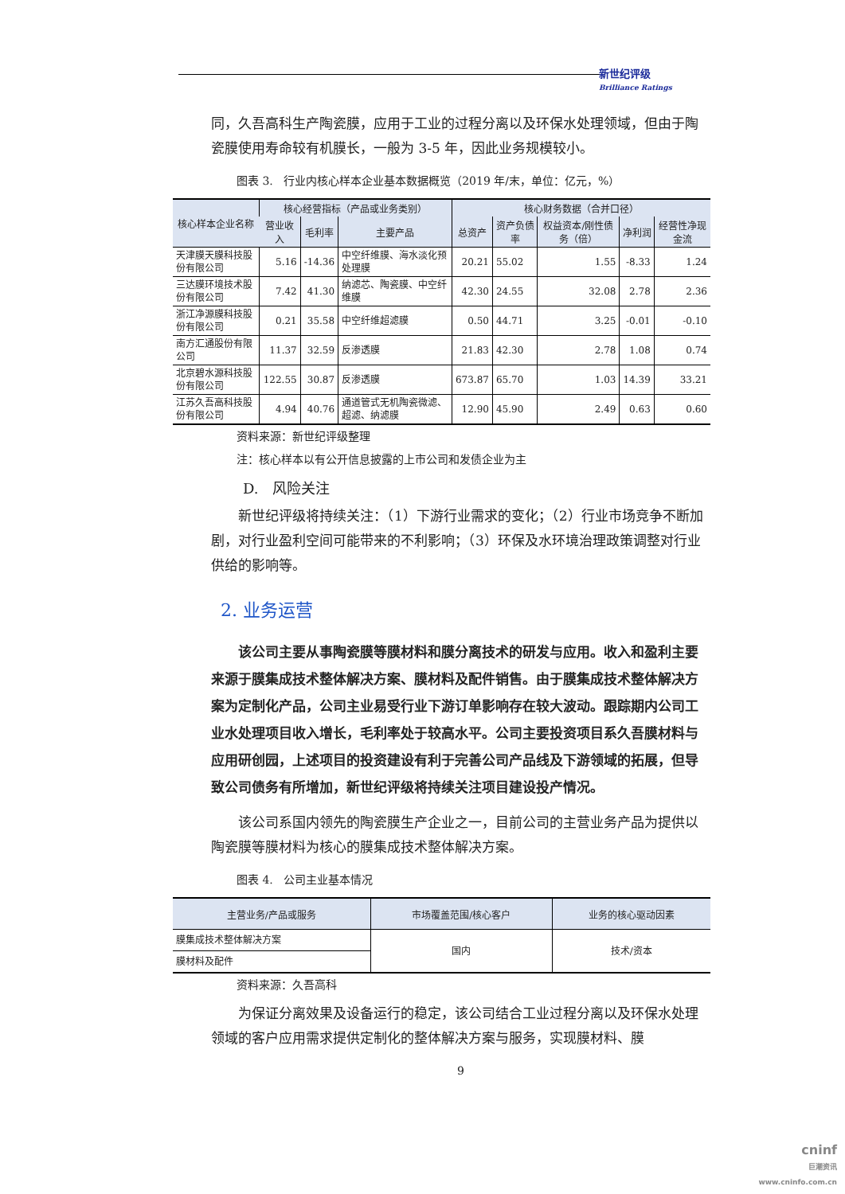新世纪评级
Brilliance Ratings
同，久吾高科生产陶瓷膜，应用于工业的过程分离以及环保水处理领域，但由于陶瓷膜使用寿命较有机膜长，一般为 3-5 年，因此业务规模较小。
图表 3. 行业内核心样本企业基本数据概览（2019 年/末，单位：亿元，%）
| 核心样本企业名称 | 核心经营指标（产品或业务类别） | | | 核心财务数据（合并口径） | | | | |
| --- | --- | --- | --- | --- | --- | --- | --- | --- |
| | 营业收入 | 毛利率 | 主要产品 | 总资产 | 资产负债率 | 权益资本/刚性债务（倍） | 净利润 | 经营性净现金流 |
| 天津膜天膜科技股份有限公司 | 5.16 | -14.36 | 中空纤维膜、海水淡化预处理膜 | 20.21 | 55.02 | 1.55 | -8.33 | 1.24 |
| 三达膜环境技术股份有限公司 | 7.42 | 41.30 | 纳滤芯、陶瓷膜、中空纤维膜 | 42.30 | 24.55 | 32.08 | 2.78 | 2.36 |
| 浙江净源膜科技股份有限公司 | 0.21 | 35.58 | 中空纤维超滤膜 | 0.50 | 44.71 | 3.25 | -0.01 | -0.10 |
| 南方汇通股份有限公司 | 11.37 | 32.59 | 反渗透膜 | 21.83 | 42.30 | 2.78 | 1.08 | 0.74 |
| 北京碧水源科技股份有限公司 | 122.55 | 30.87 | 反渗透膜 | 673.87 | 65.70 | 1.03 | 14.39 | 33.21 |
| 江苏久吾高科技股份有限公司 | 4.94 | 40.76 | 通道管式无机陶瓷微滤、超滤、纳滤膜 | 12.90 | 45.90 | 2.49 | 0.63 | 0.60 |
资料来源：新世纪评级整理
注：核心样本以有公开信息披露的上市公司和发债企业为主
D. 风险关注
新世纪评级将持续关注：（1）下游行业需求的变化；（2）行业市场竞争不断加剧，对行业盈利空间可能带来的不利影响；（3）环保及水环境治理政策调整对行业供给的影响等。
2. 业务运营
该公司主要从事陶瓷膜等膜材料和膜分离技术的研发与应用。收入和盈利主要来源于膜集成技术整体解决方案、膜材料及配件销售。由于膜集成技术整体解决方案为定制化产品，公司主业易受行业下游订单影响存在较大波动。跟踪期内公司工业水处理项目收入增长，毛利率处于较高水平。公司主要投资项目系久吾膜材料与应用研创园，上述项目的投资建设有利于完善公司产品线及下游领域的拓展，但导致公司债务有所增加，新世纪评级将持续关注项目建设投产情况。
该公司系国内领先的陶瓷膜生产企业之一，目前公司的主营业务产品为提供以陶瓷膜等膜材料为核心的膜集成技术整体解决方案。
图表 4. 公司主业基本情况
| 主营业务/产品或服务 | 市场覆盖范围/核心客户 | 业务的核心驱动因素 |
| --- | --- | --- |
| 膜集成技术整体解决方案 | 国内 | 技术/资本 |
| 膜材料及配件 | | |
资料来源：久吾高科
为保证分离效果及设备运行的稳定，该公司结合工业过程分离以及环保水处理领域的客户应用需求提供定制化的整体解决方案与服务，实现膜材料、膜
9
cninf
巨潮资讯
www.cninfo.com.cn